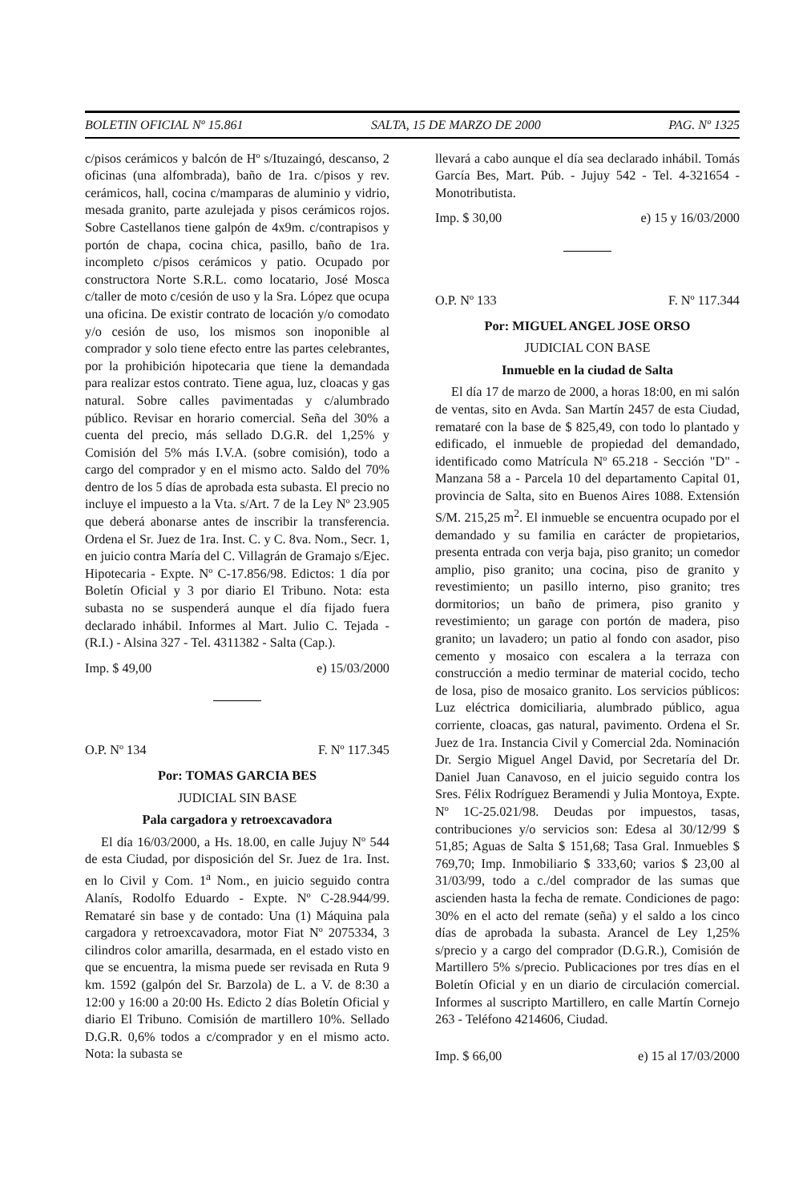BOLETIN OFICIAL Nº 15.861 SALTA, 15 DE MARZO DE 2000 PAG. Nº 1325
c/pisos cerámicos y balcón de Hº s/Ituzaingó, descanso, 2 oficinas (una alfombrada), baño de 1ra. c/pisos y rev. cerámicos, hall, cocina c/mamparas de aluminio y vidrio, mesada granito, parte azulejada y pisos cerámicos rojos. Sobre Castellanos tiene galpón de 4x9m. c/contrapisos y portón de chapa, cocina chica, pasillo, baño de 1ra. incompleto c/pisos cerámicos y patio. Ocupado por constructora Norte S.R.L. como locatario, José Mosca c/taller de moto c/cesión de uso y la Sra. López que ocupa una oficina. De existir contrato de locación y/o comodato y/o cesión de uso, los mismos son inoponible al comprador y solo tiene efecto entre las partes celebrantes, por la prohibición hipotecaria que tiene la demandada para realizar estos contrato. Tiene agua, luz, cloacas y gas natural. Sobre calles pavimentadas y c/alumbrado público. Revisar en horario comercial. Seña del 30% a cuenta del precio, más sellado D.G.R. del 1,25% y Comisión del 5% más I.V.A. (sobre comisión), todo a cargo del comprador y en el mismo acto. Saldo del 70% dentro de los 5 días de aprobada esta subasta. El precio no incluye el impuesto a la Vta. s/Art. 7 de la Ley Nº 23.905 que deberá abonarse antes de inscribir la transferencia. Ordena el Sr. Juez de 1ra. Inst. C. y C. 8va. Nom., Secr. 1, en juicio contra María del C. Villagrán de Gramajo s/Ejec. Hipotecaria - Expte. Nº C-17.856/98. Edictos: 1 día por Boletín Oficial y 3 por diario El Tribuno. Nota: esta subasta no se suspenderá aunque el día fijado fuera declarado inhábil. Informes al Mart. Julio C. Tejada - (R.I.) - Alsina 327 - Tel. 4311382 - Salta (Cap.).
Imp. $ 49,00 e) 15/03/2000
O.P. Nº 134 F. Nº 117.345
Por: TOMAS GARCIA BES
JUDICIAL SIN BASE
Pala cargadora y retroexcavadora
El día 16/03/2000, a Hs. 18.00, en calle Jujuy Nº 544 de esta Ciudad, por disposición del Sr. Juez de 1ra. Inst. en lo Civil y Com. 1<sup>a</sup> Nom., en juicio seguido contra Alanís, Rodolfo Eduardo - Expte. Nº C-28.944/99. Remataré sin base y de contado: Una (1) Máquina pala cargadora y retroexcavadora, motor Fiat Nº 2075334, 3 cilindros color amarilla, desarmada, en el estado visto en que se encuentra, la misma puede ser revisada en Ruta 9 km. 1592 (galpón del Sr. Barzola) de L. a V. de 8:30 a 12:00 y 16:00 a 20:00 Hs. Edicto 2 días Boletín Oficial y diario El Tribuno. Comisión de martillero 10%. Sellado D.G.R. 0,6% todos a c/comprador y en el mismo acto. Nota: la subasta se
llevará a cabo aunque el día sea declarado inhábil. Tomás García Bes, Mart. Púb. - Jujuy 542 - Tel. 4-321654 - Monotributista.
Imp. $ 30,00 e) 15 y 16/03/2000
O.P. Nº 133 F. Nº 117.344
Por: MIGUEL ANGEL JOSE ORSO
JUDICIAL CON BASE
Inmueble en la ciudad de Salta
El día 17 de marzo de 2000, a horas 18:00, en mi salón de ventas, sito en Avda. San Martín 2457 de esta Ciudad, remataré con la base de $ 825,49, con todo lo plantado y edificado, el inmueble de propiedad del demandado, identificado como Matrícula Nº 65.218 - Sección "D" - Manzana 58 a - Parcela 10 del departamento Capital 01, provincia de Salta, sito en Buenos Aires 1088. Extensión S/M. 215,25 m<sup>2</sup>. El inmueble se encuentra ocupado por el demandado y su familia en carácter de propietarios, presenta entrada con verja baja, piso granito; un comedor amplio, piso granito; una cocina, piso de granito y revestimiento; un pasillo interno, piso granito; tres dormitorios; un baño de primera, piso granito y revestimiento; un garage con portón de madera, piso granito; un lavadero; un patio al fondo con asador, piso cemento y mosaico con escalera a la terraza con construcción a medio terminar de material cocido, techo de losa, piso de mosaico granito. Los servicios públicos: Luz eléctrica domiciliaria, alumbrado público, agua corriente, cloacas, gas natural, pavimento. Ordena el Sr. Juez de 1ra. Instancia Civil y Comercial 2da. Nominación Dr. Sergio Miguel Angel David, por Secretaría del Dr. Daniel Juan Canavoso, en el juicio seguido contra los Sres. Félix Rodríguez Beramendi y Julia Montoya, Expte. Nº 1C-25.021/98. Deudas por impuestos, tasas, contribuciones y/o servicios son: Edesa al 30/12/99 $ 51,85; Aguas de Salta $ 151,68; Tasa Gral. Inmuebles $ 769,70; Imp. Inmobiliario $ 333,60; varios $ 23,00 al 31/03/99, todo a c./del comprador de las sumas que ascienden hasta la fecha de remate. Condiciones de pago: 30% en el acto del remate (seña) y el saldo a los cinco días de aprobada la subasta. Arancel de Ley 1,25% s/precio y a cargo del comprador (D.G.R.), Comisión de Martillero 5% s/precio. Publicaciones por tres días en el Boletín Oficial y en un diario de circulación comercial. Informes al suscripto Martillero, en calle Martín Cornejo 263 - Teléfono 4214606, Ciudad.
Imp. $ 66,00 e) 15 al 17/03/2000